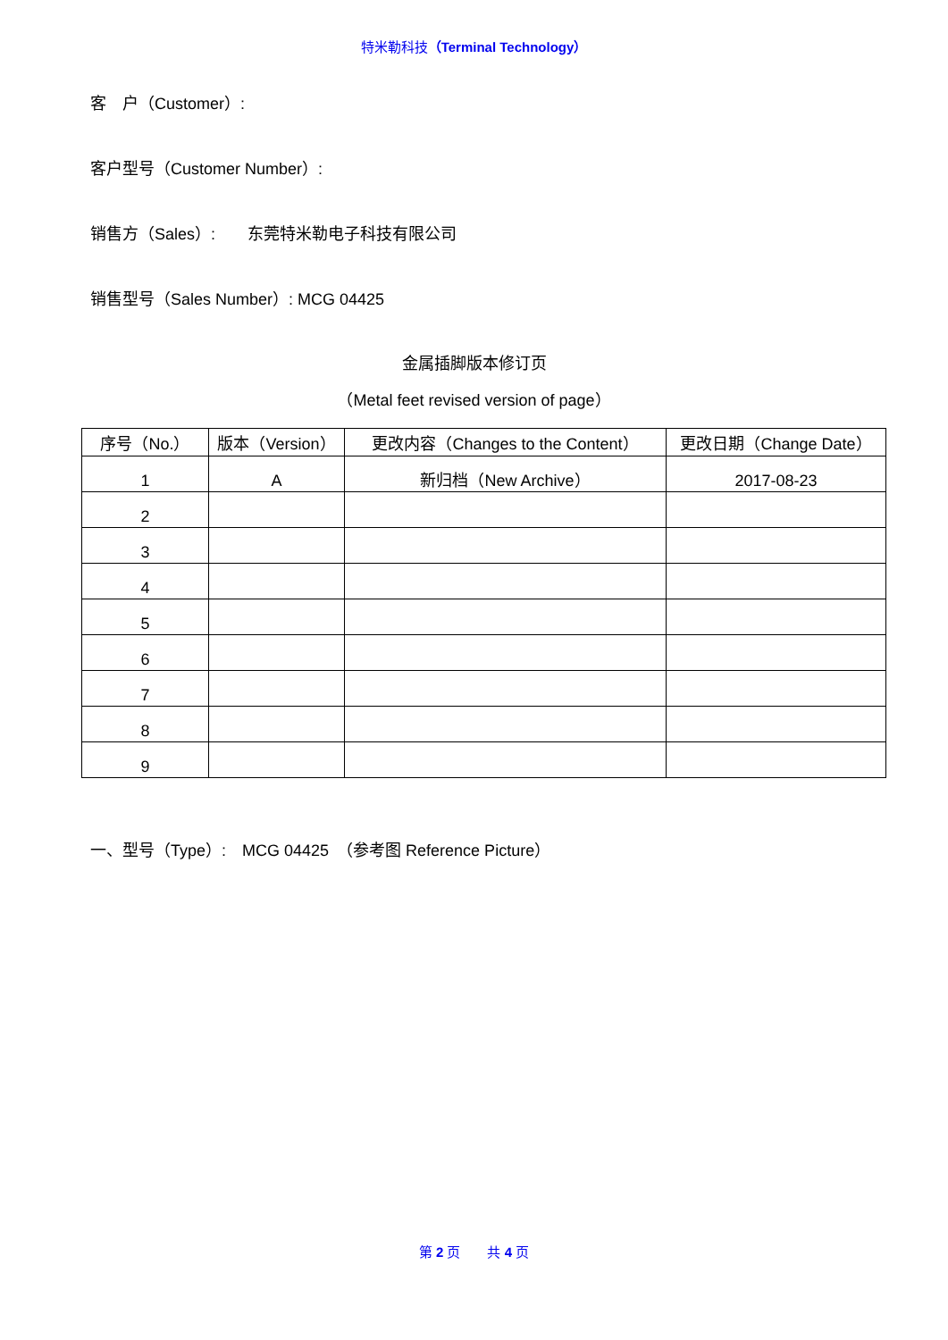特米勒科技（Terminal Technology）
客　户（Customer）:
客户型号（Customer Number）:
销售方（Sales）:　　东莞特米勒电子科技有限公司
销售型号（Sales Number）: MCG 04425
金属插脚版本修订页
（Metal feet revised version of page）
| 序号（No.） | 版本（Version） | 更改内容（Changes to the Content） | 更改日期（Change Date） |
| --- | --- | --- | --- |
| 1 | A | 新归档（New Archive） | 2017-08-23 |
| 2 | | | |
| 3 | | | |
| 4 | | | |
| 5 | | | |
| 6 | | | |
| 7 | | | |
| 8 | | | |
| 9 | | | |
一、型号（Type）:　MCG 04425　（参考图 Reference Picture）
第 2 页　　共 4 页